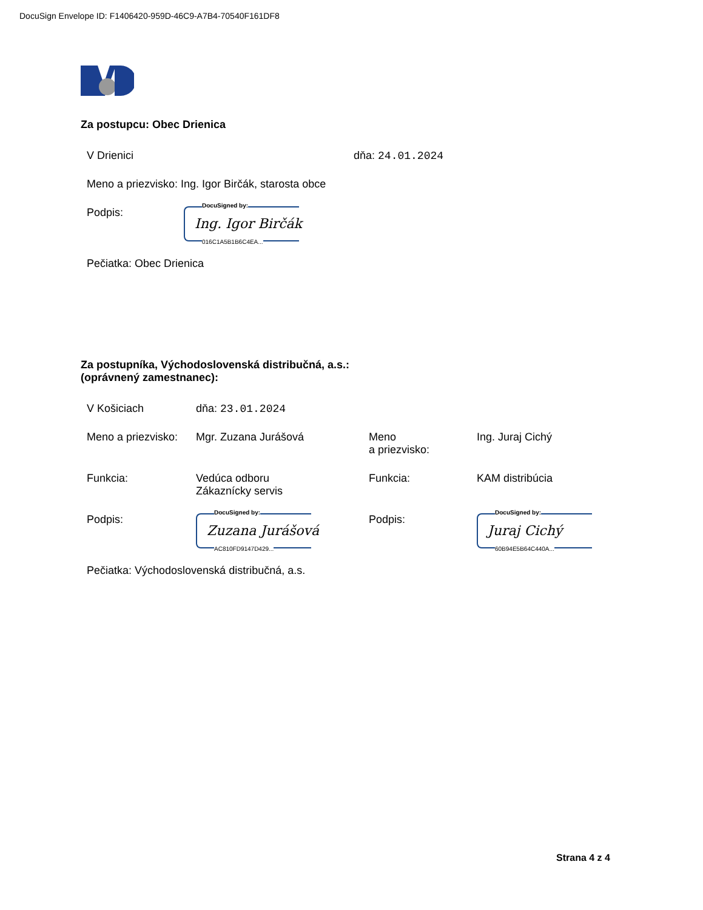DocuSign Envelope ID: F1406420-959D-46C9-A7B4-70540F161DF8
Za postupcu: Obec Drienica
V Drienici dňa: 24.01.2024
Meno a priezvisko: Ing. Igor Birčák, starosta obce
Podpis:
DocuSigned by:
Ing. Igor Birčák
016C1A5B1B6C4EA...
Pečiatka: Obec Drienica
Za postupníka, Východoslovenská distribučná, a.s.:
(oprávnený zamestnanec):
V Košiciach dňa: 23.01.2024
Meno a priezvisko: Mgr. Zuzana Jurášová Meno
a priezvisko: Ing. Juraj Cichý
Funkcia: Vedúca odboru
Zákaznícky servis Funkcia: KAM distribúcia
Podpis:
DocuSigned by:
Zuzana Jurášová
AC810FD9147D429...
Podpis:
DocuSigned by:
Juraj Cichý
60B94E5B64C440A...
Pečiatka: Východoslovenská distribučná, a.s.
Strana 4 z 4